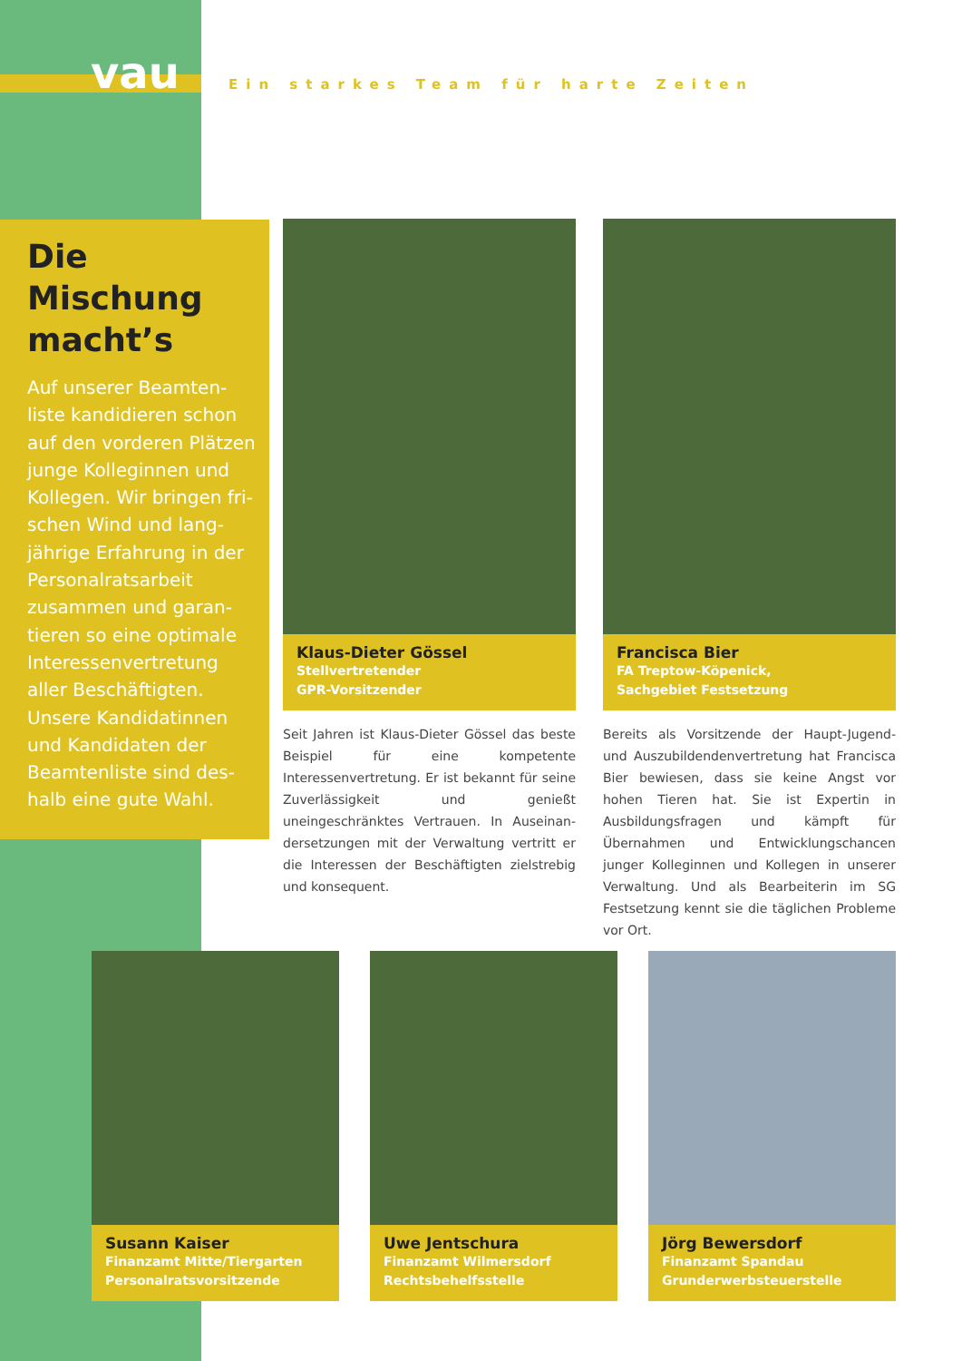vau
Ein starkes Team für harte Zeiten
Die Mischung macht’s
Auf unserer Beamten­liste kandidieren schon auf den vorde­ren Plätzen junge Kolleginnen und Kolle­gen. Wir bringen fri­schen Wind und lang­jährige Erfahrung in der Personalratsarbeit zusammen und garan­tieren so eine optimale Interessenvertretung aller Beschäftigten. Unsere Kandidatinnen und Kandidaten der Beamtenliste sind des­halb eine gute Wahl.
Klaus-Dieter Gössel
Stellvertretender
GPR-Vorsitzender
Seit Jahren ist Klaus-Dieter Gössel das beste Bei­spiel für eine kompetente Interessenvertretung. Er ist bekannt für seine Zuverlässigkeit und ge­nießt uneingeschränktes Vertrauen. In Auseinan­dersetzungen mit der Verwaltung vertritt er die Interessen der Beschäftigten zielstrebig und kon­sequent.
Francisca Bier
FA Treptow-Köpenick,
Sachgebiet Festsetzung
Bereits als Vorsitzende der Haupt-Jugend- und Auszubildendenvertretung hat Francisca Bier be­wiesen, dass sie keine Angst vor hohen Tieren hat. Sie ist Expertin in Ausbildungsfragen und kämpft für Übernahmen und Entwicklungschancen junger Kolleginnen und Kollegen in unserer Verwaltung. Und als Bearbeiterin im SG Festsetzung kennt sie die täglichen Probleme vor Ort.
Susann Kaiser
Finanzamt Mitte/Tiergarten
Personalratsvorsitzende
Uwe Jentschura
Finanzamt Wilmersdorf
Rechtsbehelfsstelle
Jörg Bewersdorf
Finanzamt Spandau
Grunderwerbsteuerstelle